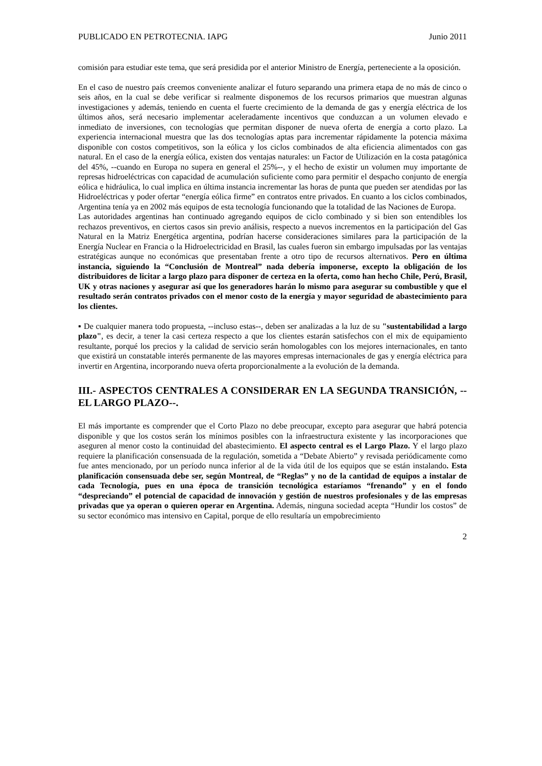PUBLICADO EN PETROTECNIA. IAPG Junio 2011
comisión para estudiar este tema, que será presidida por el anterior Ministro de Energía, perteneciente a la oposición.
En el caso de nuestro país creemos conveniente analizar el futuro separando una primera etapa de no más de cinco o seis años, en la cual se debe verificar si realmente disponemos de los recursos primarios que muestran algunas investigaciones y además, teniendo en cuenta el fuerte crecimiento de la demanda de gas y energía eléctrica de los últimos años, será necesario implementar aceleradamente incentivos que conduzcan a un volumen elevado e inmediato de inversiones, con tecnologías que permitan disponer de nueva oferta de energía a corto plazo. La experiencia internacional muestra que las dos tecnologías aptas para incrementar rápidamente la potencia máxima disponible con costos competitivos, son la eólica y los ciclos combinados de alta eficiencia alimentados con gas natural. En el caso de la energía eólica, existen dos ventajas naturales: un Factor de Utilización en la costa patagónica del 45%, --cuando en Europa no supera en general el 25%--, y el hecho de existir un volumen muy importante de represas hidroeléctricas con capacidad de acumulación suficiente como para permitir el despacho conjunto de energía eólica e hidráulica, lo cual implica en última instancia incrementar las horas de punta que pueden ser atendidas por las Hidroeléctricas y poder ofertar “energía eólica firme” en contratos entre privados. En cuanto a los ciclos combinados, Argentina tenía ya en 2002 más equipos de esta tecnología funcionando que la totalidad de las Naciones de Europa.
Las autoridades argentinas han continuado agregando equipos de ciclo combinado y si bien son entendibles los rechazos preventivos, en ciertos casos sin previo análisis, respecto a nuevos incrementos en la participación del Gas Natural en la Matriz Energética argentina, podrían hacerse consideraciones similares para la participación de la Energía Nuclear en Francia o la Hidroelectricidad en Brasil, las cuales fueron sin embargo impulsadas por las ventajas estratégicas aunque no económicas que presentaban frente a otro tipo de recursos alternativos. Pero en última instancia, siguiendo la “Conclusión de Montreal” nada debería imponerse, excepto la obligación de los distribuidores de licitar a largo plazo para disponer de certeza en la oferta, como han hecho Chile, Perú, Brasil, UK y otras naciones y asegurar así que los generadores harán lo mismo para asegurar su combustible y que el resultado serán contratos privados con el menor costo de la energía y mayor seguridad de abastecimiento para los clientes.
▪ De cualquier manera todo propuesta, --incluso estas--, deben ser analizadas a la luz de su "sustentabilidad a largo plazo", es decir, a tener la casi certeza respecto a que los clientes estarán satisfechos con el mix de equipamiento resultante, porqué los precios y la calidad de servicio serán homologables con los mejores internacionales, en tanto que existirá un constatable interés permanente de las mayores empresas internacionales de gas y energía eléctrica para invertir en Argentina, incorporando nueva oferta proporcionalmente a la evolución de la demanda.
III.- ASPECTOS CENTRALES A CONSIDERAR EN LA SEGUNDA TRANSICIÓN, -- EL LARGO PLAZO--.
El más importante es comprender que el Corto Plazo no debe preocupar, excepto para asegurar que habrá potencia disponible y que los costos serán los mínimos posibles con la infraestructura existente y las incorporaciones que aseguren al menor costo la continuidad del abastecimiento. El aspecto central es el Largo Plazo. Y el largo plazo requiere la planificación consensuada de la regulación, sometida a “Debate Abierto” y revisada periódicamente como fue antes mencionado, por un período nunca inferior al de la vida útil de los equipos que se están instalando. Esta planificación consensuada debe ser, según Montreal, de “Reglas” y no de la cantidad de equipos a instalar de cada Tecnología, pues en una época de transición tecnológica estaríamos “frenando” y en el fondo “despreciando” el potencial de capacidad de innovación y gestión de nuestros profesionales y de las empresas privadas que ya operan o quieren operar en Argentina. Además, ninguna sociedad acepta “Hundir los costos” de su sector económico mas intensivo en Capital, porque de ello resultaría un empobrecimiento
2